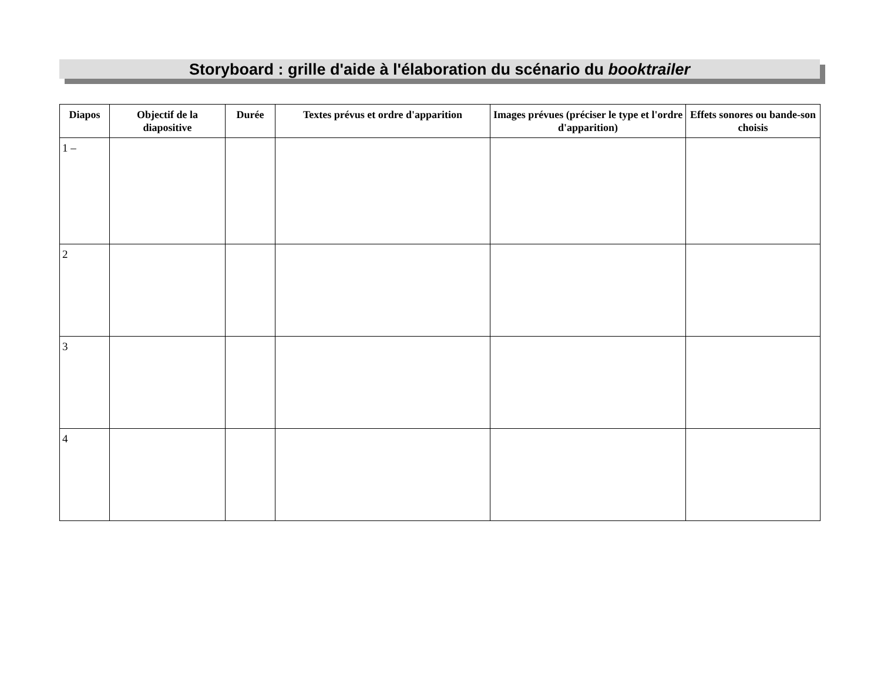Storyboard : grille d'aide à l'élaboration du scénario du booktrailer
| Diapos | Objectif de la diapositive | Durée | Textes prévus et ordre d'apparition | Images prévues (préciser le type et l'ordre d'apparition) | Effets sonores ou bande-son choisis |
| --- | --- | --- | --- | --- | --- |
| 1 – | | | | | |
| 2 | | | | | |
| 3 | | | | | |
| 4 | | | | | |